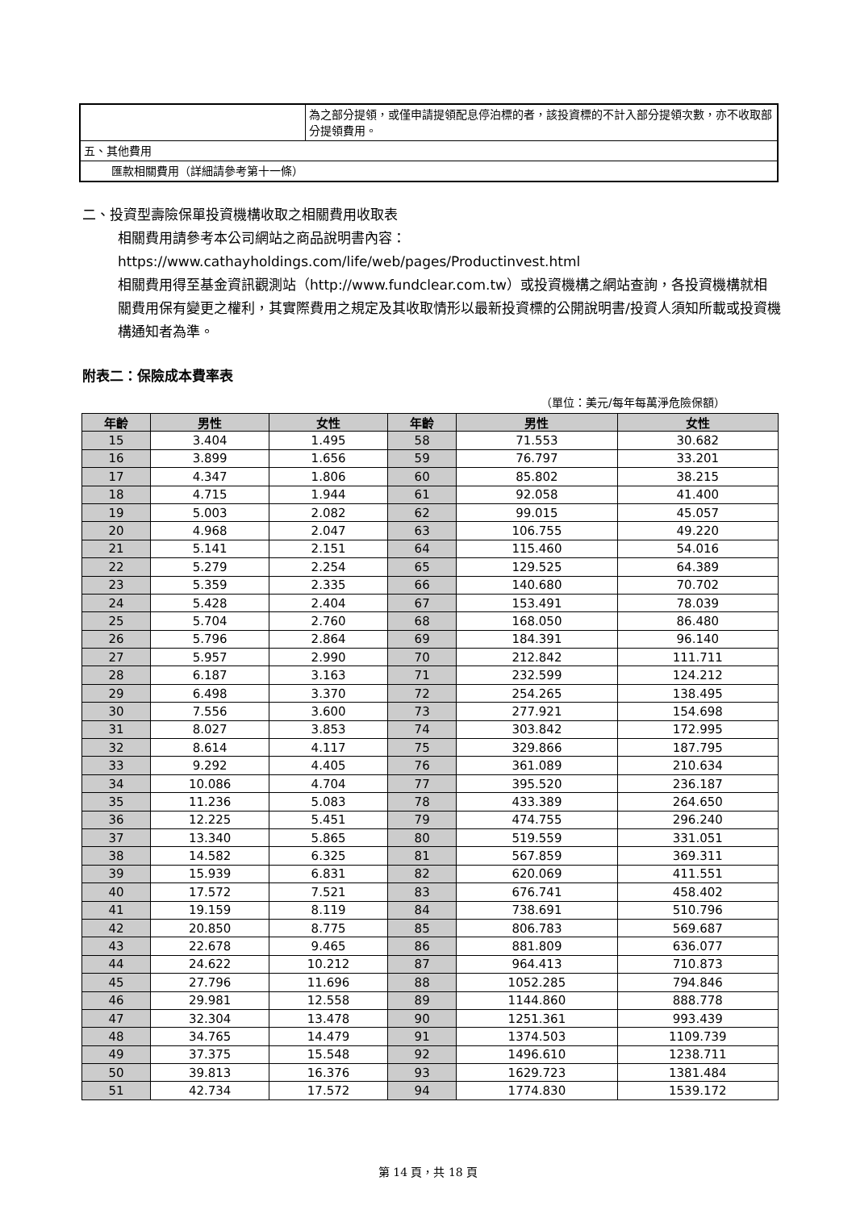| | 為之部分提領，或僅申請提領配息停泊標的者，該投資標的不計入部分提領次數，亦不收取部分提領費用。 |
| 五、其他費用 | |
| 匯款相關費用（詳細請參考第十一條） | |
二、投資型壽險保單投資機構收取之相關費用收取表
相關費用請參考本公司網站之商品說明書內容：
https://www.cathayholdings.com/life/web/pages/Productinvest.html
相關費用得至基金資訊觀測站（http://www.fundclear.com.tw）或投資機構之網站查詢，各投資機構就相關費用保有變更之權利，其實際費用之規定及其收取情形以最新投資標的公開說明書/投資人須知所載或投資機構通知者為準。
附表二：保險成本費率表
（單位：美元/每年每萬淨危險保額）
| 年齡 | 男性 | 女性 | 年齡 | 男性 | 女性 |
| --- | --- | --- | --- | --- | --- |
| 15 | 3.404 | 1.495 | 58 | 71.553 | 30.682 |
| 16 | 3.899 | 1.656 | 59 | 76.797 | 33.201 |
| 17 | 4.347 | 1.806 | 60 | 85.802 | 38.215 |
| 18 | 4.715 | 1.944 | 61 | 92.058 | 41.400 |
| 19 | 5.003 | 2.082 | 62 | 99.015 | 45.057 |
| 20 | 4.968 | 2.047 | 63 | 106.755 | 49.220 |
| 21 | 5.141 | 2.151 | 64 | 115.460 | 54.016 |
| 22 | 5.279 | 2.254 | 65 | 129.525 | 64.389 |
| 23 | 5.359 | 2.335 | 66 | 140.680 | 70.702 |
| 24 | 5.428 | 2.404 | 67 | 153.491 | 78.039 |
| 25 | 5.704 | 2.760 | 68 | 168.050 | 86.480 |
| 26 | 5.796 | 2.864 | 69 | 184.391 | 96.140 |
| 27 | 5.957 | 2.990 | 70 | 212.842 | 111.711 |
| 28 | 6.187 | 3.163 | 71 | 232.599 | 124.212 |
| 29 | 6.498 | 3.370 | 72 | 254.265 | 138.495 |
| 30 | 7.556 | 3.600 | 73 | 277.921 | 154.698 |
| 31 | 8.027 | 3.853 | 74 | 303.842 | 172.995 |
| 32 | 8.614 | 4.117 | 75 | 329.866 | 187.795 |
| 33 | 9.292 | 4.405 | 76 | 361.089 | 210.634 |
| 34 | 10.086 | 4.704 | 77 | 395.520 | 236.187 |
| 35 | 11.236 | 5.083 | 78 | 433.389 | 264.650 |
| 36 | 12.225 | 5.451 | 79 | 474.755 | 296.240 |
| 37 | 13.340 | 5.865 | 80 | 519.559 | 331.051 |
| 38 | 14.582 | 6.325 | 81 | 567.859 | 369.311 |
| 39 | 15.939 | 6.831 | 82 | 620.069 | 411.551 |
| 40 | 17.572 | 7.521 | 83 | 676.741 | 458.402 |
| 41 | 19.159 | 8.119 | 84 | 738.691 | 510.796 |
| 42 | 20.850 | 8.775 | 85 | 806.783 | 569.687 |
| 43 | 22.678 | 9.465 | 86 | 881.809 | 636.077 |
| 44 | 24.622 | 10.212 | 87 | 964.413 | 710.873 |
| 45 | 27.796 | 11.696 | 88 | 1052.285 | 794.846 |
| 46 | 29.981 | 12.558 | 89 | 1144.860 | 888.778 |
| 47 | 32.304 | 13.478 | 90 | 1251.361 | 993.439 |
| 48 | 34.765 | 14.479 | 91 | 1374.503 | 1109.739 |
| 49 | 37.375 | 15.548 | 92 | 1496.610 | 1238.711 |
| 50 | 39.813 | 16.376 | 93 | 1629.723 | 1381.484 |
| 51 | 42.734 | 17.572 | 94 | 1774.830 | 1539.172 |
第 14 頁，共 18 頁